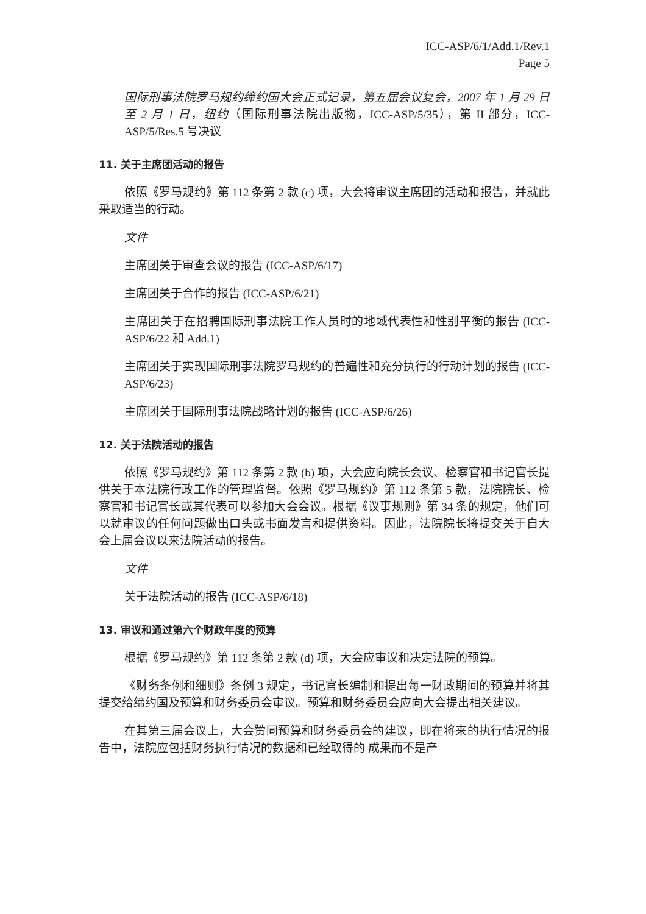ICC-ASP/6/1/Add.1/Rev.1
Page 5
国际刑事法院罗马规约缔约国大会正式记录，第五届会议复会，2007 年 1 月 29 日至 2 月 1 日，纽约（国际刑事法院出版物，ICC-ASP/5/35），第 II 部分，ICC-ASP/5/Res.5 号决议
11. 关于主席团活动的报告
依照《罗马规约》第 112 条第 2 款 (c) 项，大会将审议主席团的活动和报告，并就此采取适当的行动。
文件
主席团关于审查会议的报告 (ICC-ASP/6/17)
主席团关于合作的报告 (ICC-ASP/6/21)
主席团关于在招聘国际刑事法院工作人员时的地域代表性和性别平衡的报告 (ICC-ASP/6/22 和 Add.1)
主席团关于实现国际刑事法院罗马规约的普遍性和充分执行的行动计划的报告 (ICC-ASP/6/23)
主席团关于国际刑事法院战略计划的报告 (ICC-ASP/6/26)
12. 关于法院活动的报告
依照《罗马规约》第 112 条第 2 款 (b) 项，大会应向院长会议、检察官和书记官长提供关于本法院行政工作的管理监督。依照《罗马规约》第 112 条第 5 款，法院院长、检察官和书记官长或其代表可以参加大会会议。根据《议事规则》第 34 条的规定，他们可以就审议的任何问题做出口头或书面发言和提供资料。因此，法院院长将提交关于自大会上届会议以来法院活动的报告。
文件
关于法院活动的报告 (ICC-ASP/6/18)
13. 审议和通过第六个财政年度的预算
根据《罗马规约》第 112 条第 2 款 (d) 项，大会应审议和决定法院的预算。
《财务条例和细则》条例 3 规定，书记官长编制和提出每一财政期间的预算并将其提交给缔约国及预算和财务委员会审议。预算和财务委员会应向大会提出相关建议。
在其第三届会议上，大会赞同预算和财务委员会的建议，即在将来的执行情况的报告中，法院应包括财务执行情况的数据和已经取得的 成果而不是产